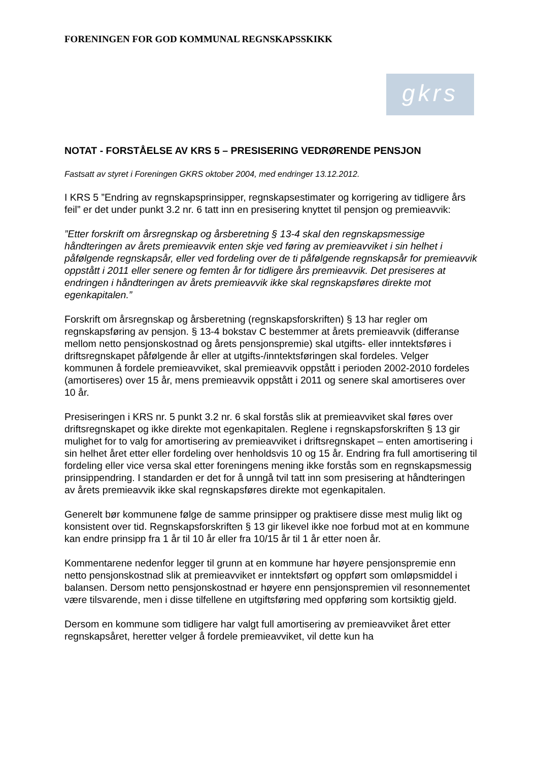FORENINGEN FOR GOD KOMMUNAL REGNSKAPSSKIKK
gkrs
NOTAT - FORSTÅELSE AV KRS 5 – PRESISERING VEDRØRENDE PENSJON
Fastsatt av styret i Foreningen GKRS oktober 2004, med endringer 13.12.2012.
I KRS 5 ”Endring av regnskapsprinsipper, regnskapsestimater og korrigering av tidligere års feil” er det under punkt 3.2 nr. 6 tatt inn en presisering knyttet til pensjon og premieavvik:
”Etter forskrift om årsregnskap og årsberetning § 13-4 skal den regnskapsmessige håndteringen av årets premieavvik enten skje ved føring av premieavviket i sin helhet i påfølgende regnskapsår, eller ved fordeling over de ti påfølgende regnskapsår for premieavvik oppstått i 2011 eller senere og femten år for tidligere års premieavvik. Det presiseres at endringen i håndteringen av årets premieavvik ikke skal regnskapsføres direkte mot egenkapitalen.”
Forskrift om årsregnskap og årsberetning (regnskapsforskriften) § 13 har regler om regnskapsføring av pensjon. § 13-4 bokstav C bestemmer at årets premieavvik (differanse mellom netto pensjonskostnad og årets pensjonspremie) skal utgifts- eller inntektsføres i driftsregnskapet påfølgende år eller at utgifts-/inntektsføringen skal fordeles. Velger kommunen å fordele premieavviket, skal premieavvik oppstått i perioden 2002-2010 fordeles (amortiseres) over 15 år, mens premieavvik oppstått i 2011 og senere skal amortiseres over 10 år.
Presiseringen i KRS nr. 5 punkt 3.2 nr. 6 skal forstås slik at premieavviket skal føres over driftsregnskapet og ikke direkte mot egenkapitalen. Reglene i regnskapsforskriften § 13 gir mulighet for to valg for amortisering av premieavviket i driftsregnskapet – enten amortisering i sin helhet året etter eller fordeling over henholdsvis 10 og 15 år. Endring fra full amortisering til fordeling eller vice versa skal etter foreningens mening ikke forstås som en regnskapsmessig prinsippendring. I standarden er det for å unngå tvil tatt inn som presisering at håndteringen av årets premieavvik ikke skal regnskapsføres direkte mot egenkapitalen.
Generelt bør kommunene følge de samme prinsipper og praktisere disse mest mulig likt og konsistent over tid. Regnskapsforskriften § 13 gir likevel ikke noe forbud mot at en kommune kan endre prinsipp fra 1 år til 10 år eller fra 10/15 år til 1 år etter noen år.
Kommentarene nedenfor legger til grunn at en kommune har høyere pensjonspremie enn netto pensjonskostnad slik at premieavviket er inntektsført og oppført som omløpsmiddel i balansen. Dersom netto pensjonskostnad er høyere enn pensjonspremien vil resonnementet være tilsvarende, men i disse tilfellene en utgiftsføring med oppføring som kortsiktig gjeld.
Dersom en kommune som tidligere har valgt full amortisering av premieavviket året etter regnskapsåret, heretter velger å fordele premieavviket, vil dette kun ha